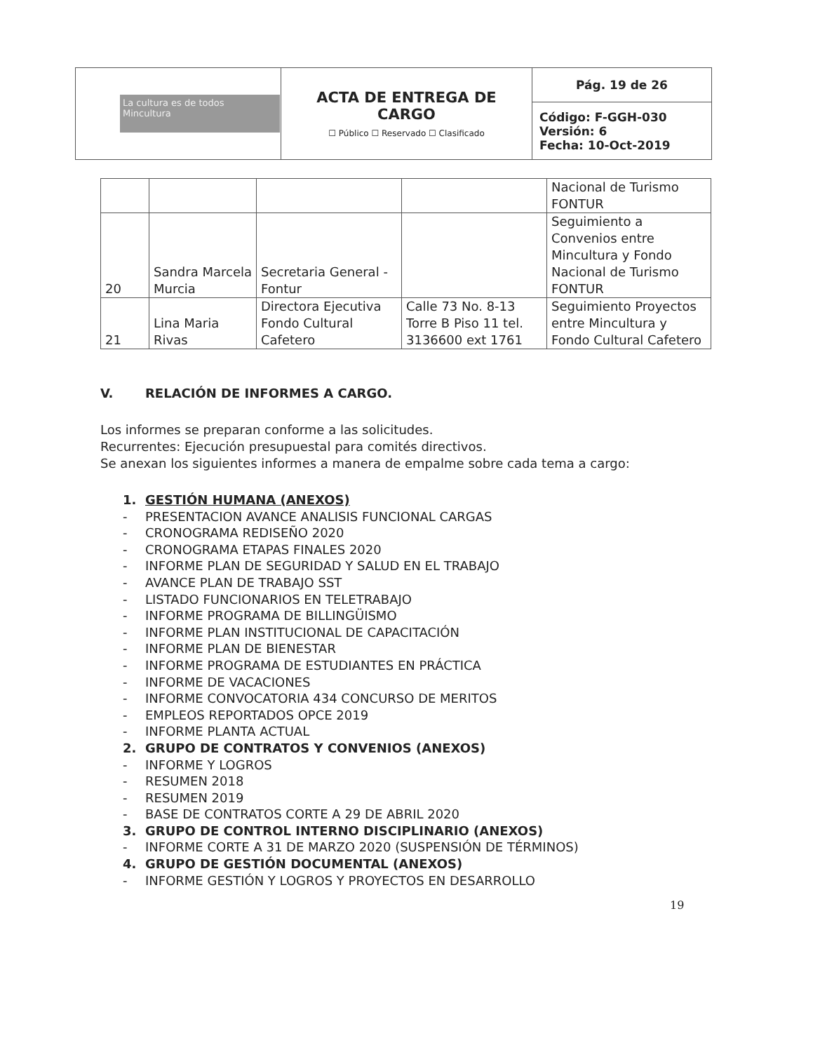| La cultura es de todos Mincultura | ACTA DE ENTREGA DE CARGO ☐ Público ☐ Reservado ☐ Clasificado | Pág. 19 de 26 |
| | | Código: F-GGH-030 Versión: 6 Fecha: 10-Oct-2019 |
| | | | | Nacional de Turismo FONTUR |
| 20 | Sandra Marcela Murcia | Secretaria General - Fontur | | Seguimiento a Convenios entre Mincultura y Fondo Nacional de Turismo FONTUR |
| 21 | Lina Maria Rivas | Directora Ejecutiva Fondo Cultural Cafetero | Calle 73 No. 8-13 Torre B Piso 11 tel. 3136600 ext 1761 | Seguimiento Proyectos entre Mincultura y Fondo Cultural Cafetero |
V. RELACIÓN DE INFORMES A CARGO.
Los informes se preparan conforme a las solicitudes.
Recurrentes: Ejecución presupuestal para comités directivos.
Se anexan los siguientes informes a manera de empalme sobre cada tema a cargo:
1. GESTIÓN HUMANA (ANEXOS)
- PRESENTACION AVANCE ANALISIS FUNCIONAL CARGAS
- CRONOGRAMA REDISEÑO 2020
- CRONOGRAMA ETAPAS FINALES 2020
- INFORME PLAN DE SEGURIDAD Y SALUD EN EL TRABAJO
- AVANCE PLAN DE TRABAJO SST
- LISTADO FUNCIONARIOS EN TELETRABAJO
- INFORME PROGRAMA DE BILLINGÜISMO
- INFORME PLAN INSTITUCIONAL DE CAPACITACIÓN
- INFORME PLAN DE BIENESTAR
- INFORME PROGRAMA DE ESTUDIANTES EN PRÁCTICA
- INFORME DE VACACIONES
- INFORME CONVOCATORIA 434 CONCURSO DE MERITOS
- EMPLEOS REPORTADOS OPCE 2019
- INFORME PLANTA ACTUAL
2. GRUPO DE CONTRATOS Y CONVENIOS (ANEXOS)
- INFORME Y LOGROS
- RESUMEN 2018
- RESUMEN 2019
- BASE DE CONTRATOS CORTE A 29 DE ABRIL 2020
3. GRUPO DE CONTROL INTERNO DISCIPLINARIO (ANEXOS)
- INFORME CORTE A 31 DE MARZO 2020 (SUSPENSIÓN DE TÉRMINOS)
4. GRUPO DE GESTIÓN DOCUMENTAL (ANEXOS)
- INFORME GESTIÓN Y LOGROS Y PROYECTOS EN DESARROLLO
19